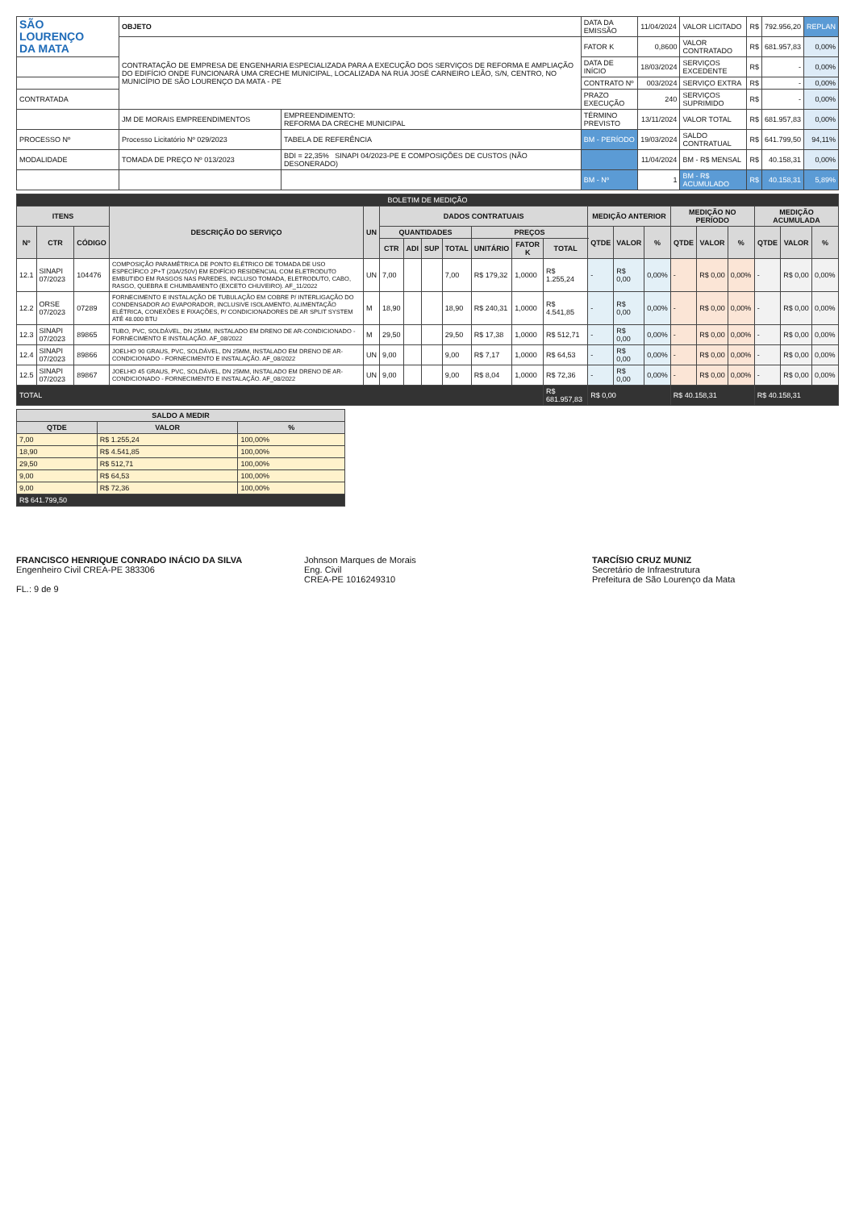| SÃO LOURENÇO DA MATA | OBJETO | | DATA DA EMISSÃO | 11/04/2024 | VALOR LICITADO | R$ | 792.956,20 | REPLAN |
| | CONTRATAÇÃO DE EMPRESA DE ENGENHARIA ESPECIALIZADA PARA A EXECUÇÃO DOS SERVIÇOS DE REFORMA E AMPLIAÇÃO DO EDIFÍCIO ONDE FUNCIONARÁ UMA CRECHE MUNICIPAL, LOCALIZADA NA RUA JOSÉ CARNEIRO LEÃO, S/N, CENTRO, NO MUNICÍPIO DE SÃO LOURENÇO DA MATA - PE | | FATOR K | 0,8600 | VALOR CONTRATADO | R$ | 681.957,83 | 0,00% |
| | | | DATA DE INÍCIO | 18/03/2024 | SERVIÇOS EXCEDENTE | R$ | - | 0,00% |
| | | | CONTRATO Nº | 003/2024 | SERVIÇO EXTRA | R$ | - | 0,00% |
| CONTRATADA | | | PRAZO EXECUÇÃO | 240 | SERVIÇOS SUPRIMIDO | R$ | - | 0,00% |
| | JM DE MORAIS EMPREENDIMENTOS | EMPREENDIMENTO: REFORMA DA CRECHE MUNICIPAL | TÉRMINO PREVISTO | 13/11/2024 | VALOR TOTAL | R$ | 681.957,83 | 0,00% |
| PROCESSO Nº | Processo Licitatório Nº 029/2023 | TABELA DE REFERÊNCIA | BM - PERÍODO | 19/03/2024 | SALDO CONTRATUAL | R$ | 641.799,50 | 94,11% |
| MODALIDADE | TOMADA DE PREÇO Nº 013/2023 | BDI = 22,35% SINAPI 04/2023-PE E COMPOSIÇÕES DE CUSTOS (NÃO DESONERADO) | | 11/04/2024 | BM - R$ MENSAL | R$ | 40.158,31 | 0,00% |
| | | | BM - Nº | 1 | BM - R$ ACUMULADO | R$ | 40.158,31 | 5,89% |
| BOLETIM DE MEDIÇÃO | | | | | | | | | | | | | | | | | | | | |
| ITENS | | | DESCRIÇÃO DO SERVIÇO | UN | DADOS CONTRATUAIS | | | | | | | MEDIÇÃO ANTERIOR | | | MEDIÇÃO NO PERÍODO | | | MEDIÇÃO ACUMULADA | | |
| Nº | CTR | CÓDIGO | | | QUANTIDADES | | | | PREÇOS | | | QTDE | VALOR | % | QTDE | VALOR | % | QTDE | VALOR | % |
| | | | | | CTR | ADI | SUP | TOTAL | UNITÁRIO | FATOR K | TOTAL | | | | | | | | | |
| 12.1 | SINAPI 07/2023 | 104476 | COMPOSIÇÃO PARAMÉTRICA DE PONTO ELÉTRICO DE TOMADA DE USO ESPECÍFICO 2P+T (20A/250V) EM EDIFÍCIO RESIDENCIAL COM ELETRODUTO EMBUTIDO EM RASGOS NAS PAREDES, INCLUSO TOMADA, ELETRODUTO, CABO, RASGO, QUEBRA E CHUMBAMENTO (EXCETO CHUVEIRO). AF_11/2022 | UN | 7,00 | | | 7,00 | R$ 179,32 | 1,0000 | R$ 1.255,24 | - | R$ 0,00 | 0,00% | - | R$ 0,00 | 0,00% | - | R$ 0,00 | 0,00% |
| 12.2 | ORSE 07/2023 | 07289 | FORNECIMENTO E INSTALAÇÃO DE TUBULAÇÃO EM COBRE P/ INTERLIGAÇÃO DO CONDENSADOR AO EVAPORADOR, INCLUSIVE ISOLAMENTO, ALIMENTAÇÃO ELÉTRICA, CONEXÕES E FIXAÇÕES, P/ CONDICIONADORES DE AR SPLIT SYSTEM ATÉ 48.000 BTU | M | 18,90 | | | 18,90 | R$ 240,31 | 1,0000 | R$ 4.541,85 | - | R$ 0,00 | 0,00% | - | R$ 0,00 | 0,00% | - | R$ 0,00 | 0,00% |
| 12.3 | SINAPI 07/2023 | 89865 | TUBO, PVC, SOLDÁVEL, DN 25MM, INSTALADO EM DRENO DE AR-CONDICIONADO - FORNECIMENTO E INSTALAÇÃO. AF_08/2022 | M | 29,50 | | | 29,50 | R$ 17,38 | 1,0000 | R$ 512,71 | - | R$ 0,00 | 0,00% | - | R$ 0,00 | 0,00% | - | R$ 0,00 | 0,00% |
| 12.4 | SINAPI 07/2023 | 89866 | JOELHO 90 GRAUS, PVC, SOLDÁVEL, DN 25MM, INSTALADO EM DRENO DE AR-CONDICIONADO - FORNECIMENTO E INSTALAÇÃO. AF_08/2022 | UN | 9,00 | | | 9,00 | R$ 7,17 | 1,0000 | R$ 64,53 | - | R$ 0,00 | 0,00% | - | R$ 0,00 | 0,00% | - | R$ 0,00 | 0,00% |
| 12.5 | SINAPI 07/2023 | 89867 | JOELHO 45 GRAUS, PVC, SOLDÁVEL, DN 25MM, INSTALADO EM DRENO DE AR-CONDICIONADO - FORNECIMENTO E INSTALAÇÃO. AF_08/2022 | UN | 9,00 | | | 9,00 | R$ 8,04 | 1,0000 | R$ 72,36 | - | R$ 0,00 | 0,00% | - | R$ 0,00 | 0,00% | - | R$ 0,00 | 0,00% |
| TOTAL | | | | | | | | | | | R$ 681.957,83 | R$ 0,00 | | | R$ 40.158,31 | | | R$ 40.158,31 | | |
| SALDO A MEDIR | | |
| --- | --- | --- |
| QTDE | VALOR | % |
| 7,00 | R$ 1.255,24 | 100,00% |
| 18,90 | R$ 4.541,85 | 100,00% |
| 29,50 | R$ 512,71 | 100,00% |
| 9,00 | R$ 64,53 | 100,00% |
| 9,00 | R$ 72,36 | 100,00% |
| R$ 641.799,50 | | |
FRANCISCO HENRIQUE CONRADO INÁCIO DA SILVA
Engenheiro Civil CREA-PE 383306
FL.: 9 de 9
Johnson Marques de Morais
Eng. Civil
CREA-PE 1016249310
TARCÍSIO CRUZ MUNIZ
Secretário de Infraestrutura
Prefeitura de São Lourenço da Mata